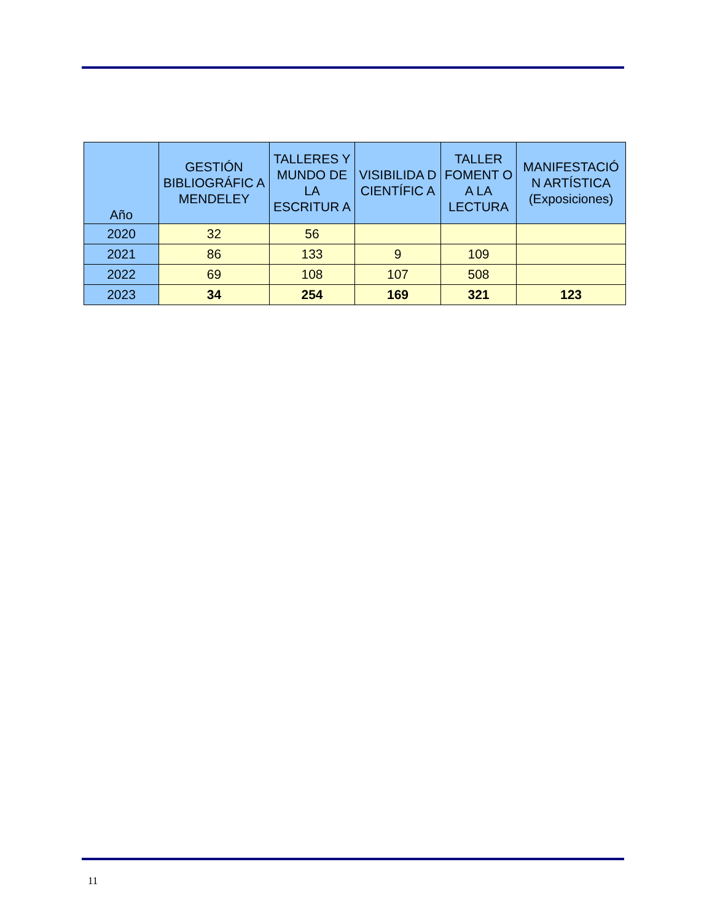| Año | GESTIÓN BIBLIOGRÁFIC A MENDELEY | TALLERES Y MUNDO DE LA ESCRITUR A | VISIBILIDA D CIENTÍFIC A | TALLER FOMENT O A LA LECTURA | MANIFESTACIÓ N ARTÍSTICA (Exposiciones) |
| --- | --- | --- | --- | --- | --- |
| 2020 | 32 | 56 | | | |
| 2021 | 86 | 133 | 9 | 109 | |
| 2022 | 69 | 108 | 107 | 508 | |
| 2023 | 34 | 254 | 169 | 321 | 123 |
11